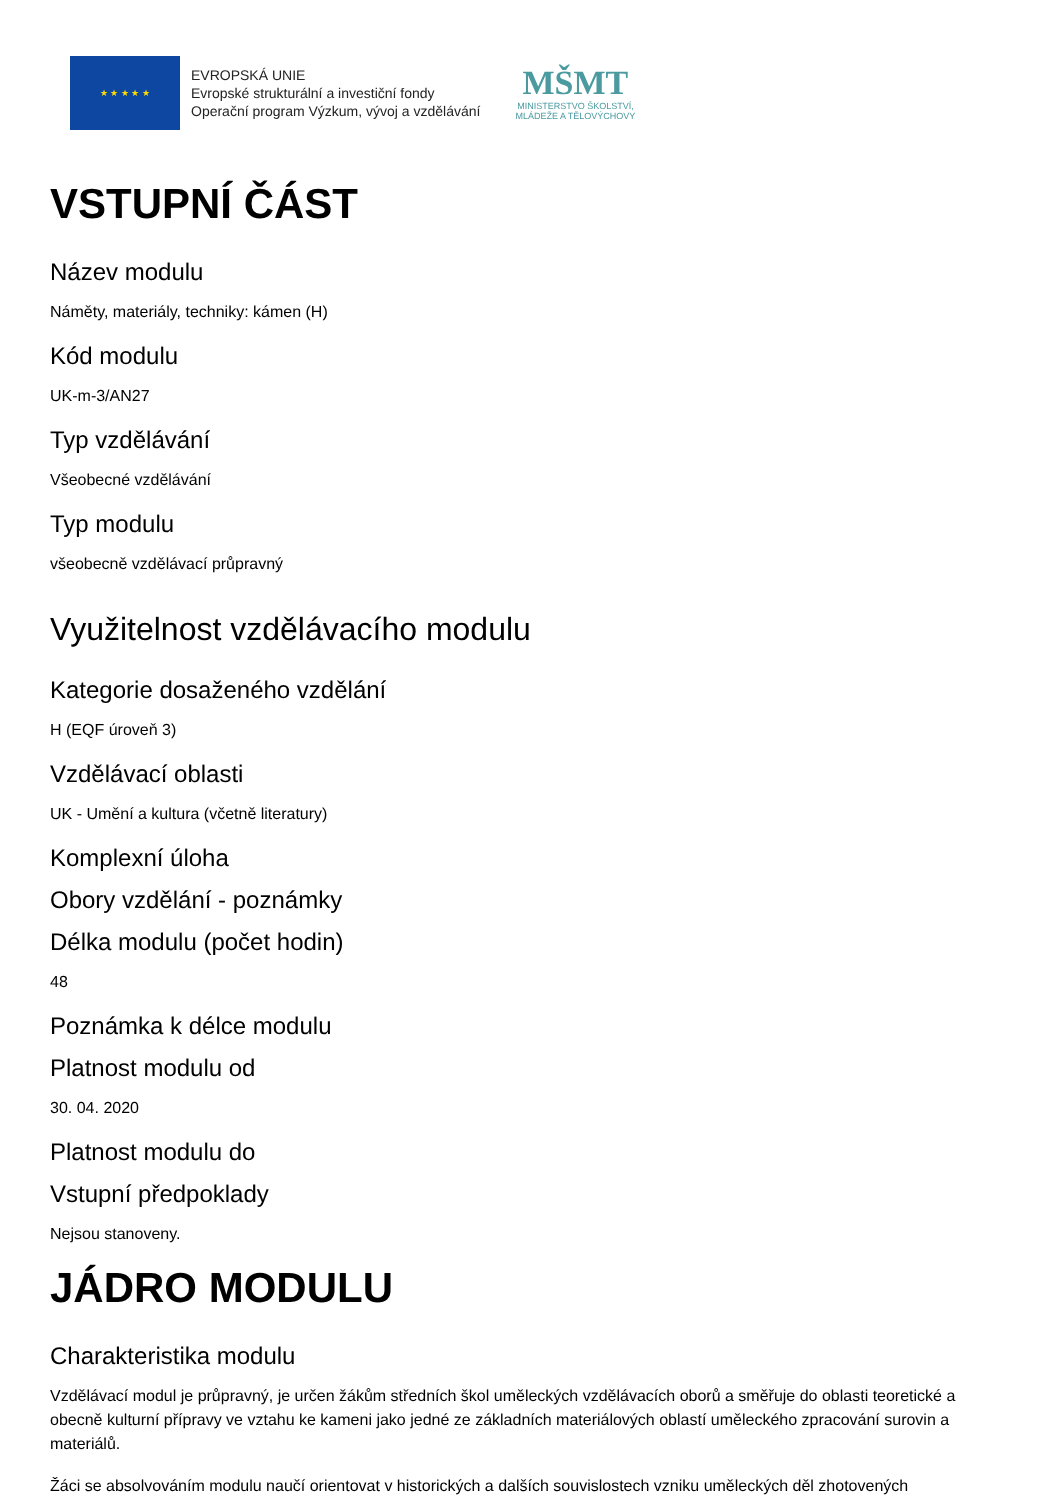★ ★ ★ ★ ★
EVROPSKÁ UNIE
Evropské strukturální a investiční fondy
Operační program Výzkum, vývoj a vzdělávání
MŠMT
MINISTERSTVO ŠKOLSTVÍ,
MLÁDEŽE A TĚLOVÝCHOVY
VSTUPNÍ ČÁST
Název modulu
Náměty, materiály, techniky: kámen (H)
Kód modulu
UK-m-3/AN27
Typ vzdělávání
Všeobecné vzdělávání
Typ modulu
všeobecně vzdělávací průpravný
Využitelnost vzdělávacího modulu
Kategorie dosaženého vzdělání
H (EQF úroveň 3)
Vzdělávací oblasti
UK - Umění a kultura (včetně literatury)
Komplexní úloha
Obory vzdělání - poznámky
Délka modulu (počet hodin)
48
Poznámka k délce modulu
Platnost modulu od
30. 04. 2020
Platnost modulu do
Vstupní předpoklady
Nejsou stanoveny.
JÁDRO MODULU
Charakteristika modulu
Vzdělávací modul je průpravný, je určen žákům středních škol uměleckých vzdělávacích oborů a směřuje do oblasti teoretické a obecně kulturní přípravy ve vztahu ke kameni jako jedné ze základních materiálových oblastí uměleckého zpracování surovin a materiálů.
Žáci se absolvováním modulu naučí orientovat v historických a dalších souvislostech vzniku uměleckých děl zhotovených